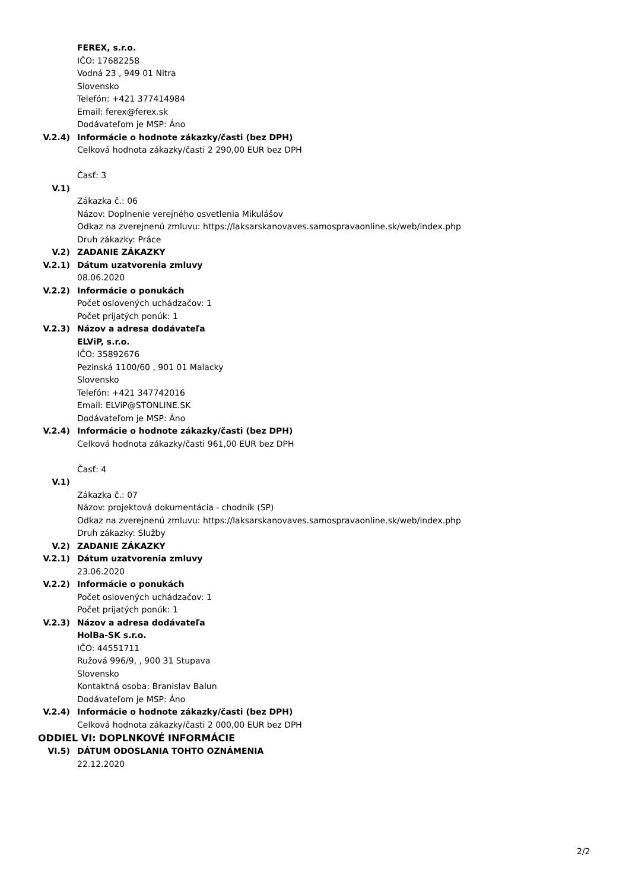FEREX, s.r.o.
IČO: 17682258
Vodná 23 , 949 01 Nitra
Slovensko
Telefón: +421 377414984
Email: ferex@ferex.sk
Dodávateľom je MSP: Áno
V.2.4) Informácie o hodnote zákazky/časti (bez DPH)
Celková hodnota zákazky/časti 2 290,00 EUR bez DPH
Časť: 3
V.1)
Zákazka č.: 06
Názov: Doplnenie verejného osvetlenia Mikulášov
Odkaz na zverejnenú zmluvu: https://laksarskanovaves.samospravaonline.sk/web/index.php
Druh zákazky: Práce
V.2) ZADANIE ZÁKAZKY
V.2.1) Dátum uzatvorenia zmluvy
08.06.2020
V.2.2) Informácie o ponukách
Počet oslovených uchádzačov: 1
Počet prijatých ponúk: 1
V.2.3) Názov a adresa dodávateľa
ELViP, s.r.o.
IČO: 35892676
Pezinská 1100/60 , 901 01 Malacky
Slovensko
Telefón: +421 347742016
Email: ELViP@STONLINE.SK
Dodávateľom je MSP: Áno
V.2.4) Informácie o hodnote zákazky/časti (bez DPH)
Celková hodnota zákazky/časti 961,00 EUR bez DPH
Časť: 4
V.1)
Zákazka č.: 07
Názov: projektová dokumentácia - chodník (SP)
Odkaz na zverejnenú zmluvu: https://laksarskanovaves.samospravaonline.sk/web/index.php
Druh zákazky: Služby
V.2) ZADANIE ZÁKAZKY
V.2.1) Dátum uzatvorenia zmluvy
23.06.2020
V.2.2) Informácie o ponukách
Počet oslovených uchádzačov: 1
Počet prijatých ponúk: 1
V.2.3) Názov a adresa dodávateľa
HolBa-SK s.r.o.
IČO: 44551711
Ružová 996/9, , 900 31 Stupava
Slovensko
Kontaktná osoba: Branislav Balun
Dodávateľom je MSP: Áno
V.2.4) Informácie o hodnote zákazky/časti (bez DPH)
Celková hodnota zákazky/časti 2 000,00 EUR bez DPH
ODDIEL VI: DOPLNKOVÉ INFORMÁCIE
VI.5) DÁTUM ODOSLANIA TOHTO OZNÁMENIA
22.12.2020
2/2